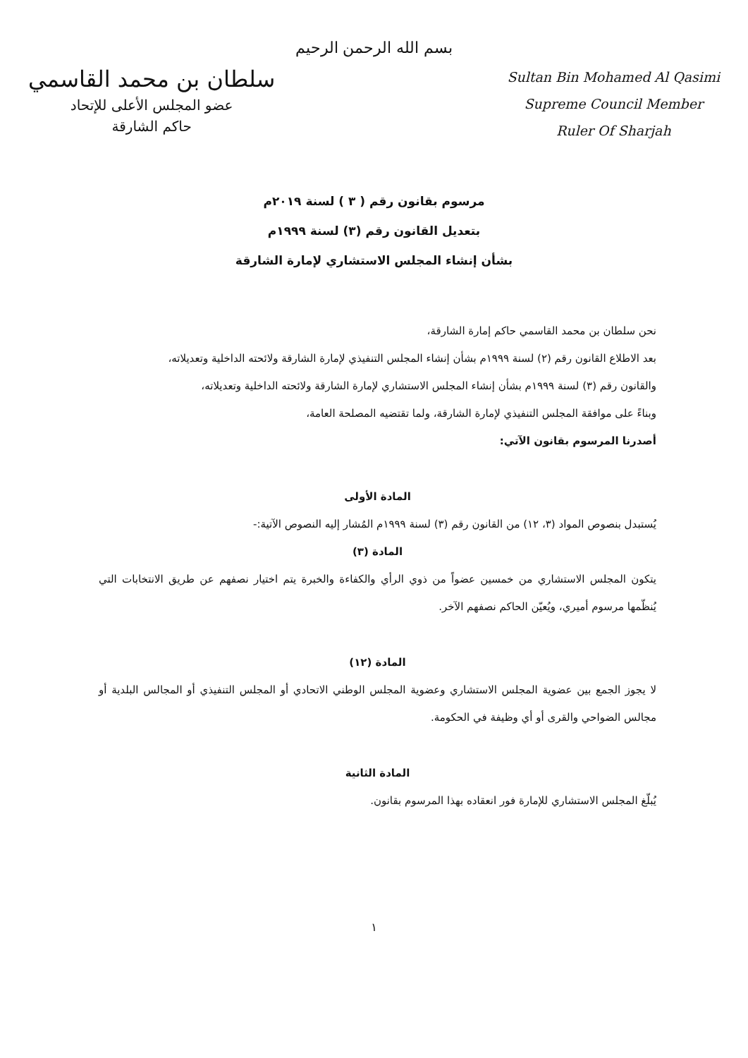بسم الله الرحمن الرحيم
سلطان بن محمد القاسمي
عضو المجلس الأعلى للإتحاد
حاكم الشارقة
Sultan Bin Mohamed Al Qasimi
Supreme Council Member
Ruler Of Sharjah
مرسوم بقانون رقم ( ٣ ) لسنة ٢٠١٩م
بتعديل القانون رقم (٣) لسنة ١٩٩٩م
بشأن إنشاء المجلس الاستشاري لإمارة الشارقة
نحن سلطان بن محمد القاسمي حاكم إمارة الشارقة،
بعد الاطلاع القانون رقم (٢) لسنة ١٩٩٩م بشأن إنشاء المجلس التنفيذي لإمارة الشارقة ولائحته الداخلية وتعديلاته،
والقانون رقم (٣) لسنة ١٩٩٩م بشأن إنشاء المجلس الاستشاري لإمارة الشارقة ولائحته الداخلية وتعديلاته،
وبناءً على موافقة المجلس التنفيذي لإمارة الشارقة، ولما تقتضيه المصلحة العامة،
أصدرنا المرسوم بقانون الآتي:
المادة الأولى
يُستبدل بنصوص المواد (٣، ١٢) من القانون رقم (٣) لسنة ١٩٩٩م المُشار إليه النصوص الآتية:-
المادة (٣)
يتكون المجلس الاستشاري من خمسين عضواً من ذوي الرأي والكفاءة والخبرة يتم اختيار نصفهم عن طريق الانتخابات التي يُنظّمها مرسوم أميري، ويُعيّن الحاكم نصفهم الآخر.
المادة (١٢)
لا يجوز الجمع بين عضوية المجلس الاستشاري وعضوية المجلس الوطني الاتحادي أو المجلس التنفيذي أو المجالس البلدية أو مجالس الضواحي والقرى أو أي وظيفة في الحكومة.
المادة الثانية
يُبلّغ المجلس الاستشاري للإمارة فور انعقاده بهذا المرسوم بقانون.
١